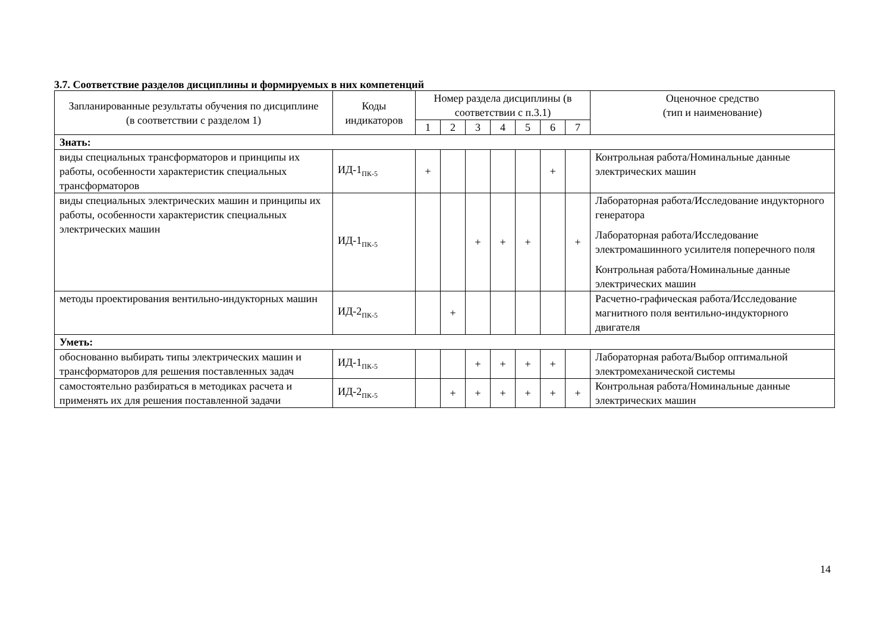3.7. Соответствие разделов дисциплины и формируемых в них компетенций
| Запланированные результаты обучения по дисциплине (в соответствии с разделом 1) | Коды индикаторов | Номер раздела дисциплины (в соответствии с п.3.1) | | | | | | | Оценочное средство (тип и наименование) |
| --- | --- | --- | --- | --- | --- | --- | --- | --- | --- |
| | | 1 | 2 | 3 | 4 | 5 | 6 | 7 | |
| Знать: | | | | | | | | | |
| виды специальных трансформаторов и принципы их работы, особенности характеристик специальных трансформаторов | ИД-1<sub>ПК-5</sub> | + | | | | | + | | Контрольная работа/Номинальные данные электрических машин |
| виды специальных электрических машин и принципы их работы, особенности характеристик специальных электрических машин | ИД-1<sub>ПК-5</sub> | | | + | + | + | | + | Лабораторная работа/Исследование индукторного генератора Лабораторная работа/Исследование электромашинного усилителя поперечного поля Контрольная работа/Номинальные данные электрических машин |
| методы проектирования вентильно-индукторных машин | ИД-2<sub>ПК-5</sub> | | + | | | | | | Расчетно-графическая работа/Исследование магнитного поля вентильно-индукторного двигателя |
| Уметь: | | | | | | | | | |
| обоснованно выбирать типы электрических машин и трансформаторов для решения поставленных задач | ИД-1<sub>ПК-5</sub> | | | + | + | + | + | | Лабораторная работа/Выбор оптимальной электромеханической системы |
| самостоятельно разбираться в методиках расчета и применять их для решения поставленной задачи | ИД-2<sub>ПК-5</sub> | | + | + | + | + | + | + | Контрольная работа/Номинальные данные электрических машин |
14